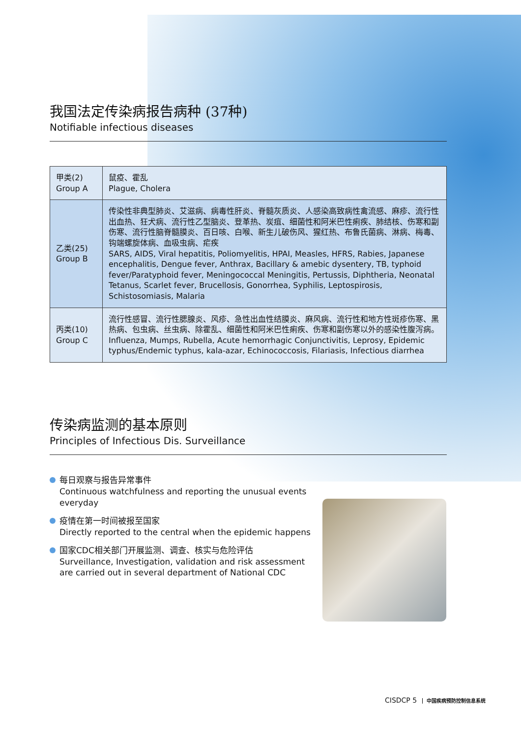我国法定传染病报告病种 (37种)
Notifiable infectious diseases
| 甲类(2) Group A | 鼠疫、霍乱 Plague, Cholera |
| 乙类(25) Group B | 传染性非典型肺炎、艾滋病、病毒性肝炎、脊髓灰质炎、人感染高致病性禽流感、麻疹、流行性出血热、狂犬病、流行性乙型脑炎、登革热、炭疽、细菌性和阿米巴性痢疾、肺结核、伤寒和副伤寒、流行性脑脊髓膜炎、百日咳、白喉、新生儿破伤风、猩红热、布鲁氏菌病、淋病、梅毒、钩端螺旋体病、血吸虫病、疟疾 SARS, AIDS, Viral hepatitis, Poliomyelitis, HPAI, Measles, HFRS, Rabies, Japanese encephalitis, Dengue fever, Anthrax, Bacillary & amebic dysentery, TB, typhoid fever/Paratyphoid fever, Meningococcal Meningitis, Pertussis, Diphtheria, Neonatal Tetanus, Scarlet fever, Brucellosis, Gonorrhea, Syphilis, Leptospirosis, Schistosomiasis, Malaria |
| 丙类(10) Group C | 流行性感冒、流行性腮腺炎、风疹、急性出血性结膜炎、麻风病、流行性和地方性斑疹伤寒、黑热病、包虫病、丝虫病、除霍乱、细菌性和阿米巴性痢疾、伤寒和副伤寒以外的感染性腹泻病。 Influenza, Mumps, Rubella, Acute hemorrhagic Conjunctivitis, Leprosy, Epidemic typhus/Endemic typhus, kala-azar, Echinococcosis, Filariasis, Infectious diarrhea |
传染病监测的基本原则
Principles of Infectious Dis. Surveillance
每日观察与报告异常事件
Continuous watchfulness and reporting the unusual events everyday
疫情在第一时间被报至国家
Directly reported to the central when the epidemic happens
国家CDC相关部门开展监测、调查、核实与危险评估
Surveillance, Investigation, validation and risk assessment are carried out in several department of National CDC
CISDCP 5 中国疾病预防控制信息系统